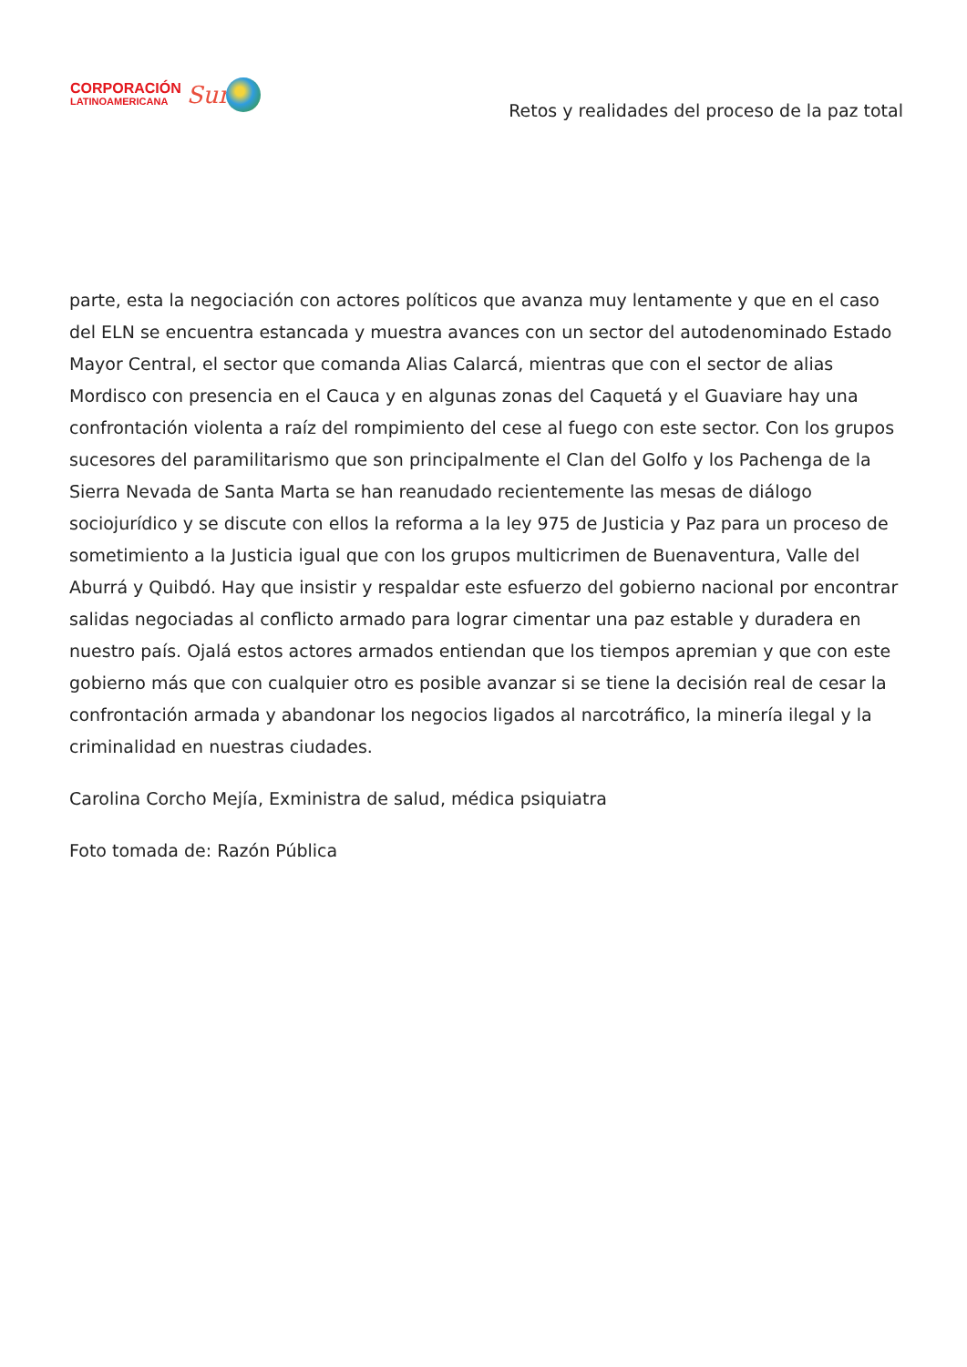CORPORACIÓN
LATINOAMERICANA
Sur
Retos y realidades del proceso de la paz total
parte, esta la negociación con actores políticos que avanza muy lentamente y que en el caso del ELN se encuentra estancada y muestra avances con un sector del autodenominado Estado Mayor Central, el sector que comanda Alias Calarcá, mientras que con el sector de alias Mordisco con presencia en el Cauca y en algunas zonas del Caquetá y el Guaviare hay una confrontación violenta a raíz del rompimiento del cese al fuego con este sector. Con los grupos sucesores del paramilitarismo que son principalmente el Clan del Golfo y los Pachenga de la Sierra Nevada de Santa Marta se han reanudado recientemente las mesas de diálogo sociojurídico y se discute con ellos la reforma a la ley 975 de Justicia y Paz para un proceso de sometimiento a la Justicia igual que con los grupos multicrimen de Buenaventura, Valle del Aburrá y Quibdó. Hay que insistir y respaldar este esfuerzo del gobierno nacional por encontrar salidas negociadas al conflicto armado para lograr cimentar una paz estable y duradera en nuestro país. Ojalá estos actores armados entiendan que los tiempos apremian y que con este gobierno más que con cualquier otro es posible avanzar si se tiene la decisión real de cesar la confrontación armada y abandonar los negocios ligados al narcotráfico, la minería ilegal y la criminalidad en nuestras ciudades.
Carolina Corcho Mejía, Exministra de salud, médica psiquiatra
Foto tomada de: Razón Pública